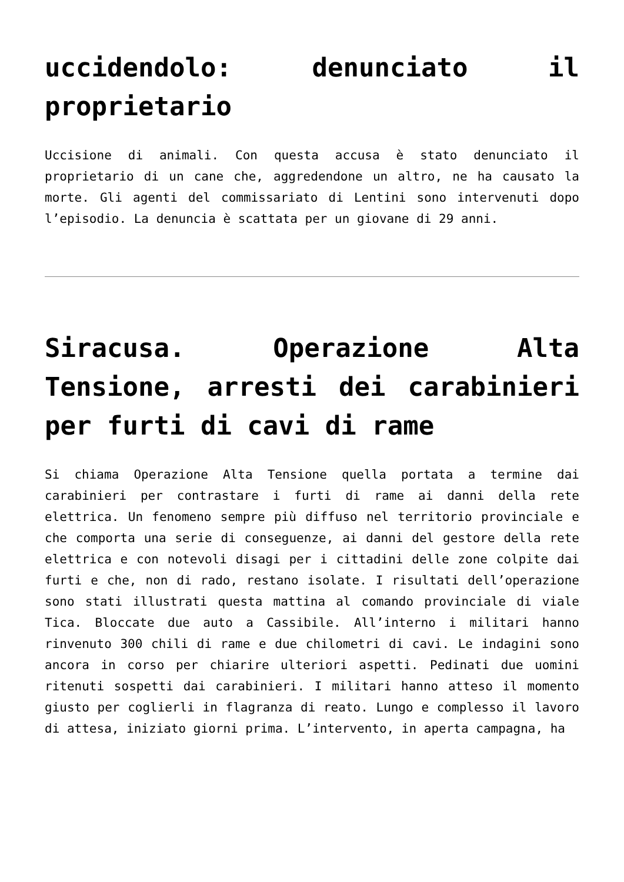uccidendolo: denunciato il proprietario
Uccisione di animali. Con questa accusa è stato denunciato il proprietario di un cane che, aggredendone un altro, ne ha causato la morte. Gli agenti del commissariato di Lentini sono intervenuti dopo l’episodio. La denuncia è scattata per un giovane di 29 anni.
Siracusa. Operazione Alta Tensione, arresti dei carabinieri per furti di cavi di rame
Si chiama Operazione Alta Tensione quella portata a termine dai carabinieri per contrastare i furti di rame ai danni della rete elettrica. Un fenomeno sempre più diffuso nel territorio provinciale e che comporta una serie di conseguenze, ai danni del gestore della rete elettrica e con notevoli disagi per i cittadini delle zone colpite dai furti e che, non di rado, restano isolate. I risultati dell’operazione sono stati illustrati questa mattina al comando provinciale di viale Tica. Bloccate due auto a Cassibile. All’interno i militari hanno rinvenuto 300 chili di rame e due chilometri di cavi. Le indagini sono ancora in corso per chiarire ulteriori aspetti. Pedinati due uomini ritenuti sospetti dai carabinieri. I militari hanno atteso il momento giusto per coglierli in flagranza di reato. Lungo e complesso il lavoro di attesa, iniziato giorni prima. L’intervento, in aperta campagna, ha